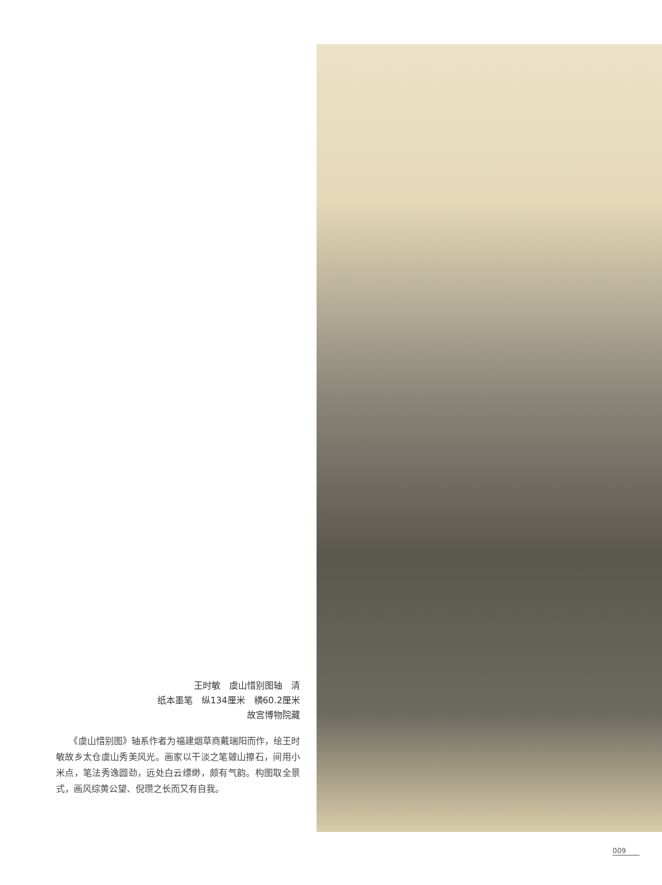王时敏　虞山惜别图轴　清
纸本墨笔　纵134厘米　横60.2厘米
故宫博物院藏
　　《虞山惜别图》轴系作者为福建烟草商戴瑞阳而作，绘王时敏故乡太仓虞山秀美风光。画家以干淡之笔皴山擦石，间用小米点，笔法秀逸圆劲，远处白云缥缈，颇有气韵。构图取全景式，画风综黄公望、倪瓒之长而又有自我。
009